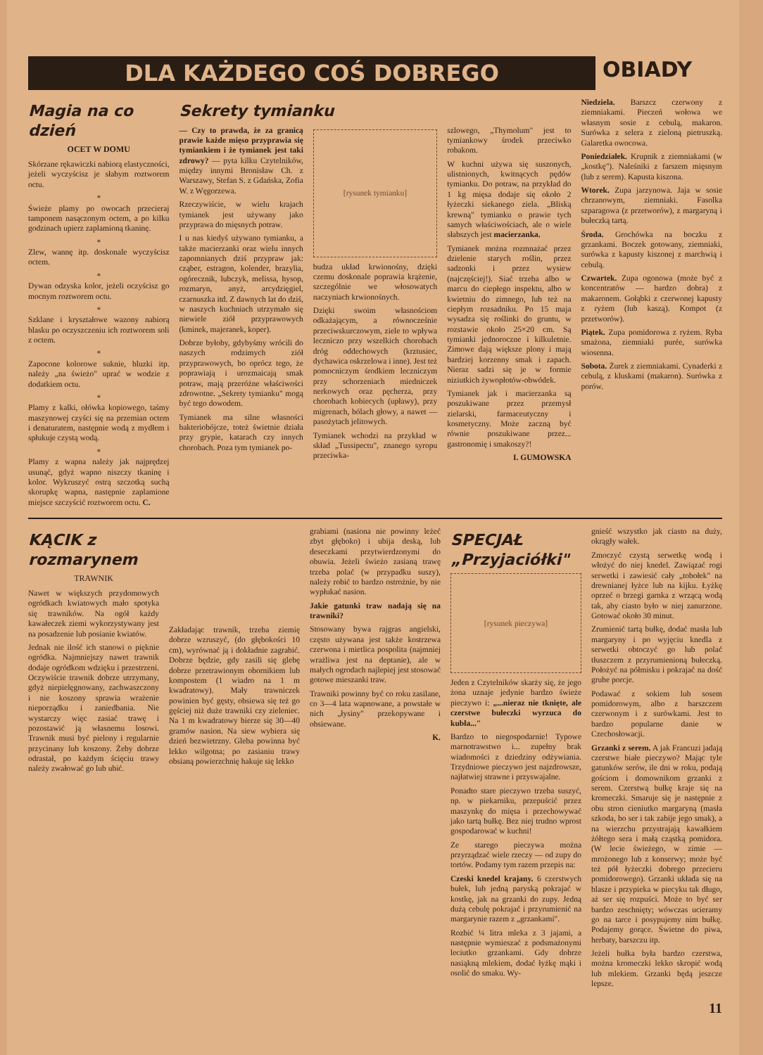DLA KAŻDEGO COŚ DOBREGO
OBIADY
Magia na co dzień
OCET W DOMU
Skórzane rękawiczki nabiorą elastyczności, jeżeli wyczyścisz je słabym roztworem octu.
*
Świeże plamy po owocach przecieraj tamponem nasączonym octem, a po kilku godzinach upierz zaplamioną tkaninę.
*
Zlew, wannę itp. doskonale wyczyścisz octem.
*
Dywan odzyska kolor, jeżeli oczyścisz go mocnym roztworem octu.
*
Szklane i kryształowe wazony nabiorą blasku po oczyszczeniu ich roztworem soli z octem.
*
Zapocone kolorowe suknie, bluzki itp. należy „na świeżo" uprać w wodzie z dodatkiem octu.
*
Plamy z kalki, ołówka kopiowego, taśmy maszynowej czyści się na przemian octem i denaturatem, następnie wodą z mydłem i spłukuje czystą wodą.
*
Plamy z wapna należy jak najprędzej usunąć, gdyż wapno niszczy tkaninę i kolor. Wykruszyć ostrą szczotką suchą skorupkę wapna, następnie zaplamione miejsce szczyścić roztworem octu. C.
Sekrety tymianku
— Czy to prawda, że za granicą prawie każde mięso przyprawia się tymiankiem i że tymianek jest taki zdrowy? — pyta kilku Czytelników, między innymi Bronisław Ch. z Warszawy, Stefan S. z Gdańska, Zofia W. z Węgorzewa.
Rzeczywiście, w wielu krajach tymianek jest używany jako przyprawa do mięsnych potraw.
I u nas kiedyś używano tymianku, a także macierzanki oraz wielu innych zapomnianych dziś przypraw jak: cząber, estragon, kolender, brazylia, ogórecznik, lubczyk, melissa, hysop, rozmaryn, anyż, arcydzięgiel, czarnuszka itd. Z dawnych lat do dziś, w naszych kuchniach utrzymało się niewiele ziół przyprawowych (kminek, majeranek, koper).
Dobrze byłoby, gdybyśmy wrócili do naszych rodzimych ziół przyprawowych, bo oprócz tego, że poprawiają i urozmaicają smak potraw, mają przeróżne właściwości zdrowotne. „Sekrety tymianku" mogą być tego dowodem.
Tymianek ma silne własności bakteriobójcze, toteż świetnie działa przy grypie, katarach czy innych chorobach. Poza tym tymianek po-
[rysunek tymianku]
budza układ krwionośny, dzięki czemu doskonale poprawia krążenie, szczególnie we włosowatych naczyniach krwionośnych.
Dzięki swoim własnościom odkażającym, a równocześnie przeciwskurczowym, ziele to wpływa leczniczo przy wszelkich chorobach dróg oddechowych (krztusiec, dychawica oskrzelowa i inne). Jest też pomocniczym środkiem leczniczym przy schorzeniach miedniczek nerkowych oraz pęcherza, przy chorobach kobiecych (upławy), przy migrenach, bólach głowy, a nawet — pasożytach jelitowych.
Tymianek wchodzi na przykład w skład „Tussipectu", znanego syropu przeciwka-
szlowego, „Thymolum" jest to tymiankowy środek przeciwko robakom.
W kuchni używa się suszonych, ulistnionych, kwitnących pędów tymianku. Do potraw, na przykład do 1 kg mięsa dodaje się około 2 łyżeczki siekanego ziela. „Bliską krewną" tymianku o prawie tych samych właściwościach, ale o wiele słabszych jest macierzanka.
Tymianek można rozmnażać przez dzielenie starych roślin, przez sadzonki i przez wysiew (najczęściej!). Siać trzeba albo w marcu do ciepłego inspektu, albo w kwietniu do zimnego, lub też na ciepłym rozsadniku. Po 15 maja wysadza się roślinki do gruntu, w rozstawie około 25×20 cm. Są tymianki jednoroczne i kilkuletnie. Zimowe dają większe plony i mają bardziej korzenny smak i zapach. Nieraz sadzi się je w formie niziutkich żywopłotów-obwódek.
Tymianek jak i macierzanka są poszukiwane przez przemysł zielarski, farmaceutyczny i kosmetyczny. Może zaczną być równie poszukiwane przez... gastronomię i smakoszy?!
I. GUMOWSKA
Niedziela. Barszcz czerwony z ziemniakami. Pieczeń wołowa we własnym sosie z cebulą, makaron. Surówka z selera z zieloną pietruszką. Galaretka owocowa.
Poniedziałek. Krupnik z ziemniakami (w „kostkę"). Naleśniki z farszem mięsnym (lub z serem). Kapusta kiszona.
Wtorek. Zupa jarzynowa. Jaja w sosie chrzanowym, ziemniaki. Fasolka szparagowa (z przetworów), z margaryną i bułeczką tartą.
Środa. Grochówka na boczku z grzankami. Boczek gotowany, ziemniaki, surówka z kapusty kiszonej z marchwią i cebulą.
Czwartek. Zupa ogonowa (może być z koncentratów — bardzo dobra) z makaronem. Gołąbki z czerwonej kapusty z ryżem (lub kaszą). Kompot (z przetworów).
Piątek. Zupa pomidorowa z ryżem. Ryba smażona, ziemniaki purée, surówka wiosenna.
Sobota. Żurek z ziemniakami. Cynaderki z cebulą, z kluskami (makaron). Surówka z porów.
KĄCIK z rozmarynem
TRAWNIK
Nawet w większych przydomowych ogródkach kwiatowych mało spotyka się trawników. Na ogół każdy kawałeczek ziemi wykorzystywany jest na posadzenie lub posianie kwiatów.
Jednak nie ilość ich stanowi o pięknie ogródka. Najmniejszy nawet trawnik dodaje ogródkom wdzięku i przestrzeni. Oczywiście trawnik dobrze utrzymany, gdyż niepielęgnowany, zachwaszczony i nie koszony sprawia wrażenie nieporządku i zaniedbania. Nie wystarczy więc zasiać trawę i pozostawić ją własnemu losowi. Trawnik musi być pielony i regularnie przycinany lub koszony. Żeby dobrze odrastał, po każdym ścięciu trawy należy zwałować go lub ubić.
Zakładając trawnik, trzeba ziemię dobrze wzruszyć, (do głębokości 10 cm), wyrównać ją i dokładnie zagrabić. Dobrze będzie, gdy zasili się glebę dobrze przetrawionym obornikiem lub kompostem (1 wiadro na 1 m kwadratowy). Mały trawniczek powinien być gęsty, obsiewa się też go gęściej niż duże trawniki czy zieleniec. Na 1 m kwadratowy bierze się 30—40 gramów nasion. Na siew wybiera się dzień bezwietrzny. Gleba powinna być lekko wilgotna; po zasianiu trawy obsianą powierzchnię hakuje się lekko
grabiami (nasiona nie powinny leżeć zbyt głęboko) i ubija deską, lub deseczkami przytwierdzonymi do obuwia. Jeżeli świeżo zasianą trawę trzeba polać (w przypadku suszy), należy robić to bardzo ostrożnie, by nie wypłukać nasion.
Jakie gatunki traw nadają się na trawniki?
Stosowany bywa rajgras angielski, często używana jest także kostrzewa czerwona i mietlica pospolita (najmniej wrażliwa jest na deptanie), ale w małych ogrodach najlepiej jest stosować gotowe mieszanki traw.
Trawniki powinny być co roku zasilane, co 3—4 lata wapnowane, a powstałe w nich „łysiny" przekopywane i obsiewane.
K.
SPECJAŁ „Przyjaciółki"
[rysunek pieczywa]
Jeden z Czytelników skarży się, że jego żona uznaje jedynie bardzo świeże pieczywo i: „...nieraz nie tknięte, ale czerstwe bułeczki wyrzuca do kubła..."
Bardzo to niegospodarnie! Typowe marnotrawstwo i... zupełny brak wiadomości z dziedziny odżywiania. Trzydniowe pieczywo jest najzdrowsze, najłatwiej strawne i przyswajalne.
Ponadto stare pieczywo trzeba suszyć, np. w piekarniku, przepuścić przez maszynkę do mięsa i przechowywać jako tartą bułkę. Bez niej trudno wprost gospodarować w kuchni!
Ze starego pieczywa można przyrządzać wiele rzeczy — od zupy do tortów. Podamy tym razem przepis na:
Czeski knedel krajany. 6 czerstwych bułek, lub jedną paryską pokrajać w kostkę, jak na grzanki do zupy. Jedną dużą cebulę pokrajać i przyrumienić na margarynie razem z „grzankami".
Rozbić ¼ litra mleka z 3 jajami, a następnie wymieszać z podsmażonymi leciutko grzankami. Gdy dobrze nasiąkną mlekiem, dodać łyżkę mąki i osolić do smaku. Wy-
gnieść wszystko jak ciasto na duży, okrągły wałek.
Zmoczyć czystą serwetkę wodą i włożyć do niej knedel. Zawiązać rogi serwetki i zawiesić cały „tobołek" na drewnianej łyżce lub na kijku. Łyżkę oprzeć o brzegi garnka z wrzącą wodą tak, aby ciasto było w niej zanurzone. Gotować około 30 minut.
Zrumienić tartą bułkę, dodać masła lub margaryny i po wyjęciu knedla z serwetki obtoczyć go lub polać tłuszczem z przyrumienioną bułeczką. Położyć na półmisku i pokrajać na dość grube porcje.
Podawać z sokiem lub sosem pomidorowym, albo z barszczem czerwonym i z surówkami. Jest to bardzo popularne danie w Czechosłowacji.
Grzanki z serem. A jak Francuzi jadają czerstwe białe pieczywo? Mając tyle gatunków serów, ile dni w roku, podają gościom i domownikom grzanki z serem. Czerstwą bułkę kraje się na kromeczki. Smaruje się je następnie z obu stron cieniutko margaryną (masła szkoda, bo ser i tak zabije jego smak), a na wierzchu przystrajają kawałkiem żółtego sera i małą cząstką pomidora. (W lecie świeżego, w zimie — mrożonego lub z konserwy; może być też pół łyżeczki dobrego przecieru pomidorowego). Grzanki układa się na blasze i przypieka w piecyku tak długo, aż ser się rozpuści. Może to być ser bardzo zeschnięty; wówczas ucieramy go na tarce i posypujemy nim bułkę. Podajemy gorące. Świetne do piwa, herbaty, barszczu itp.
Jeżeli bułka była bardzo czerstwa, można kromeczki lekko skropić wodą lub mlekiem. Grzanki będą jeszcze lepsze.
11